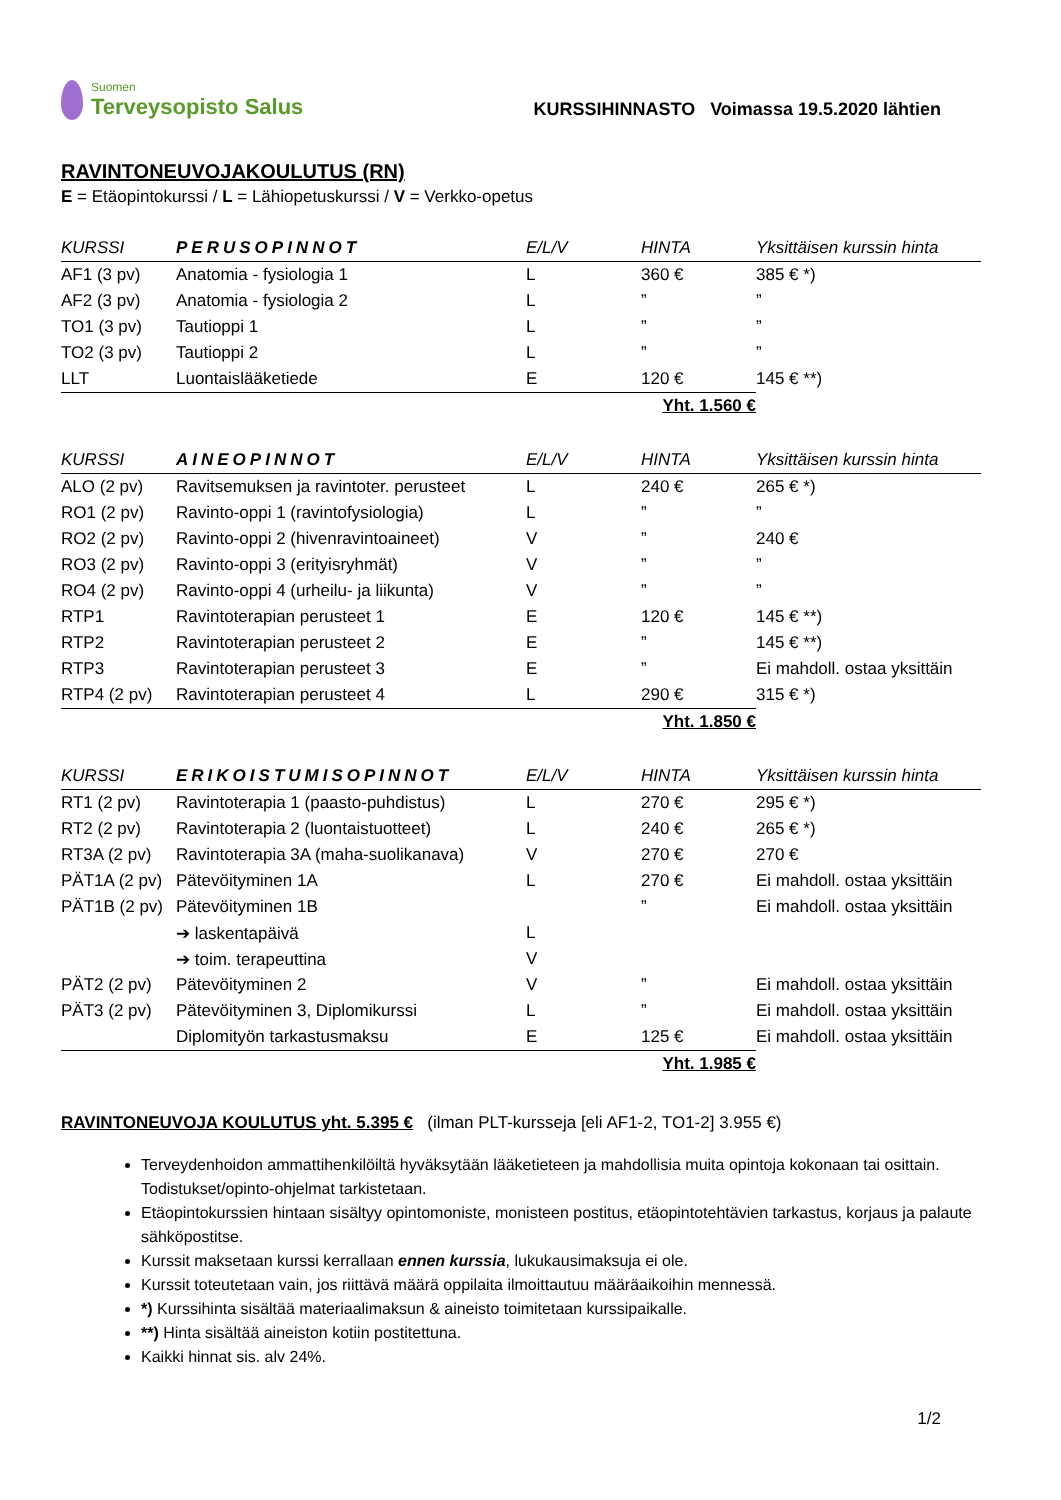Suomen
Terveysopisto Salus
KURSSIHINNASTO Voimassa 19.5.2020 lähtien
RAVINTONEUVOJAKOULUTUS (RN)
E = Etäopintokurssi / L = Lähiopetuskurssi / V = Verkko-opetus
| KURSSI | PERUSOPINNOT | E/L/V | HINTA | Yksittäisen kurssin hinta |
| --- | --- | --- | --- | --- |
| AF1 (3 pv) | Anatomia - fysiologia 1 | L | 360 € | 385 € *) |
| AF2 (3 pv) | Anatomia - fysiologia 2 | L | ” | ” |
| TO1 (3 pv) | Tautioppi 1 | L | ” | ” |
| TO2 (3 pv) | Tautioppi 2 | L | ” | ” |
| LLT | Luontaislääketiede | E | 120 € | 145 € **) |
| Yht. 1.560 € | | | | |
| KURSSI | AINEOPINNOT | E/L/V | HINTA | Yksittäisen kurssin hinta |
| --- | --- | --- | --- | --- |
| ALO (2 pv) | Ravitsemuksen ja ravintoter. perusteet | L | 240 € | 265 € *) |
| RO1 (2 pv) | Ravinto-oppi 1 (ravintofysiologia) | L | ” | ” |
| RO2 (2 pv) | Ravinto-oppi 2 (hivenravintoaineet) | V | ” | 240 € |
| RO3 (2 pv) | Ravinto-oppi 3 (erityisryhmät) | V | ” | ” |
| RO4 (2 pv) | Ravinto-oppi 4 (urheilu- ja liikunta) | V | ” | ” |
| RTP1 | Ravintoterapian perusteet 1 | E | 120 € | 145 € **) |
| RTP2 | Ravintoterapian perusteet 2 | E | ” | 145 € **) |
| RTP3 | Ravintoterapian perusteet 3 | E | ” | Ei mahdoll. ostaa yksittäin |
| RTP4 (2 pv) | Ravintoterapian perusteet 4 | L | 290 € | 315 € *) |
| Yht. 1.850 € | | | | |
| KURSSI | ERIKOISTUMISOPINNOT | E/L/V | HINTA | Yksittäisen kurssin hinta |
| --- | --- | --- | --- | --- |
| RT1 (2 pv) | Ravintoterapia 1 (paasto-puhdistus) | L | 270 € | 295 € *) |
| RT2 (2 pv) | Ravintoterapia 2 (luontaistuotteet) | L | 240 € | 265 € *) |
| RT3A (2 pv) | Ravintoterapia 3A (maha-suolikanava) | V | 270 € | 270 € |
| PÄT1A (2 pv) | Pätevöityminen 1A | L | 270 € | Ei mahdoll. ostaa yksittäin |
| PÄT1B (2 pv) | Pätevöityminen 1B | | ” | Ei mahdoll. ostaa yksittäin |
| | ➔ laskentapäivä | L | | |
| | ➔ toim. terapeuttina | V | | |
| PÄT2 (2 pv) | Pätevöityminen 2 | V | ” | Ei mahdoll. ostaa yksittäin |
| PÄT3 (2 pv) | Pätevöityminen 3, Diplomikurssi | L | ” | Ei mahdoll. ostaa yksittäin |
| | Diplomityön tarkastusmaksu | E | 125 € | Ei mahdoll. ostaa yksittäin |
| Yht. 1.985 € | | | | |
RAVINTONEUVOJA KOULUTUS yht. 5.395 € (ilman PLT-kursseja [eli AF1-2, TO1-2] 3.955 €)
Terveydenhoidon ammattihenkilöiltä hyväksytään lääketieteen ja mahdollisia muita opintoja kokonaan tai osittain. Todistukset/opinto-ohjelmat tarkistetaan.
Etäopintokurssien hintaan sisältyy opintomoniste, monisteen postitus, etäopintotehtävien tarkastus, korjaus ja palaute sähköpostitse.
Kurssit maksetaan kurssi kerrallaan ennen kurssia, lukukausimaksuja ei ole.
Kurssit toteutetaan vain, jos riittävä määrä oppilaita ilmoittautuu määräaikoihin mennessä.
*) Kurssihinta sisältää materiaalimaksun & aineisto toimitetaan kurssipaikalle.
**) Hinta sisältää aineiston kotiin postitettuna.
Kaikki hinnat sis. alv 24%.
1/2